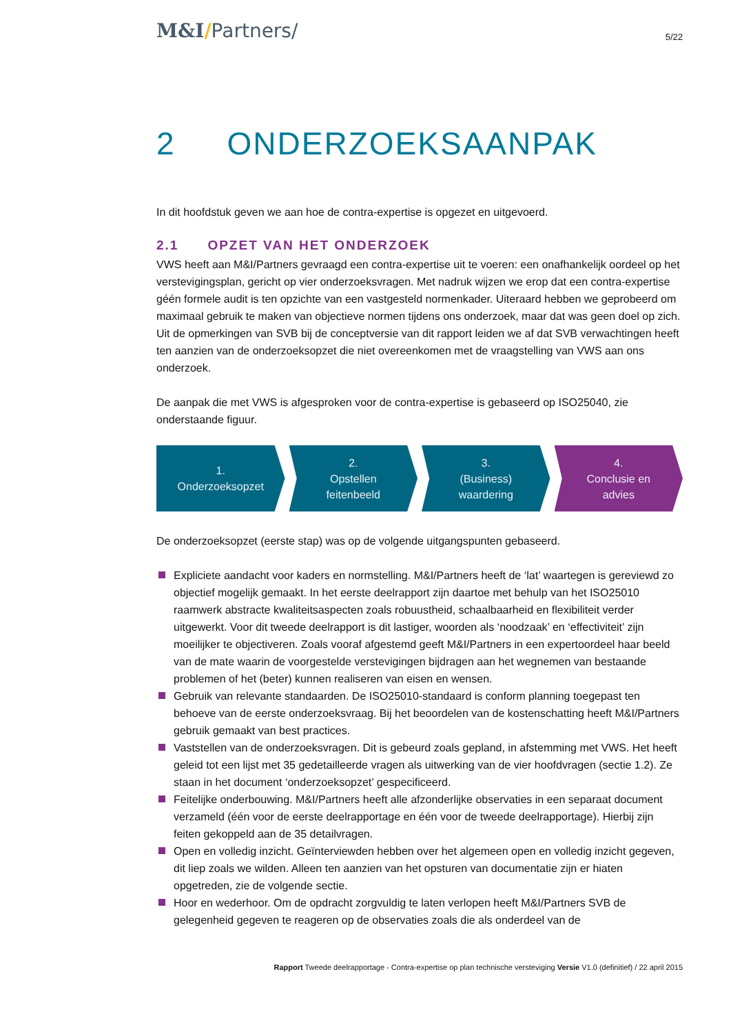M&I/Partners/
5/22
2 ONDERZOEKSAANPAK
In dit hoofdstuk geven we aan hoe de contra-expertise is opgezet en uitgevoerd.
2.1 OPZET VAN HET ONDERZOEK
VWS heeft aan M&I/Partners gevraagd een contra-expertise uit te voeren: een onafhankelijk oordeel op het verstevigingsplan, gericht op vier onderzoeksvragen. Met nadruk wijzen we erop dat een contra-expertise géén formele audit is ten opzichte van een vastgesteld normenkader. Uiteraard hebben we geprobeerd om maximaal gebruik te maken van objectieve normen tijdens ons onderzoek, maar dat was geen doel op zich. Uit de opmerkingen van SVB bij de conceptversie van dit rapport leiden we af dat SVB verwachtingen heeft ten aanzien van de onderzoeksopzet die niet overeenkomen met de vraagstelling van VWS aan ons onderzoek.
De aanpak die met VWS is afgesproken voor de contra-expertise is gebaseerd op ISO25040, zie onderstaande figuur.
1.
Onderzoeksopzet
2.
Opstellen
feitenbeeld
3.
(Business)
waardering
4.
Conclusie en
advies
De onderzoeksopzet (eerste stap) was op de volgende uitgangspunten gebaseerd.
Expliciete aandacht voor kaders en normstelling. M&I/Partners heeft de ‘lat’ waartegen is gereviewd zo objectief mogelijk gemaakt. In het eerste deelrapport zijn daartoe met behulp van het ISO25010 raamwerk abstracte kwaliteitsaspecten zoals robuustheid, schaalbaarheid en flexibiliteit verder uitgewerkt. Voor dit tweede deelrapport is dit lastiger, woorden als ‘noodzaak’ en ‘effectiviteit’ zijn moeilijker te objectiveren. Zoals vooraf afgestemd geeft M&I/Partners in een expertoordeel haar beeld van de mate waarin de voorgestelde verstevigingen bijdragen aan het wegnemen van bestaande problemen of het (beter) kunnen realiseren van eisen en wensen.
Gebruik van relevante standaarden. De ISO25010-standaard is conform planning toegepast ten behoeve van de eerste onderzoeksvraag. Bij het beoordelen van de kostenschatting heeft M&I/Partners gebruik gemaakt van best practices.
Vaststellen van de onderzoeksvragen. Dit is gebeurd zoals gepland, in afstemming met VWS. Het heeft geleid tot een lijst met 35 gedetailleerde vragen als uitwerking van de vier hoofdvragen (sectie 1.2). Ze staan in het document ‘onderzoeksopzet’ gespecificeerd.
Feitelijke onderbouwing. M&I/Partners heeft alle afzonderlijke observaties in een separaat document verzameld (één voor de eerste deelrapportage en één voor de tweede deelrapportage). Hierbij zijn feiten gekoppeld aan de 35 detailvragen.
Open en volledig inzicht. Geïnterviewden hebben over het algemeen open en volledig inzicht gegeven, dit liep zoals we wilden. Alleen ten aanzien van het opsturen van documentatie zijn er hiaten opgetreden, zie de volgende sectie.
Hoor en wederhoor. Om de opdracht zorgvuldig te laten verlopen heeft M&I/Partners SVB de gelegenheid gegeven te reageren op de observaties zoals die als onderdeel van de
Rapport Tweede deelrapportage - Contra-expertise op plan technische versteviging Versie V1.0 (definitief) / 22 april 2015